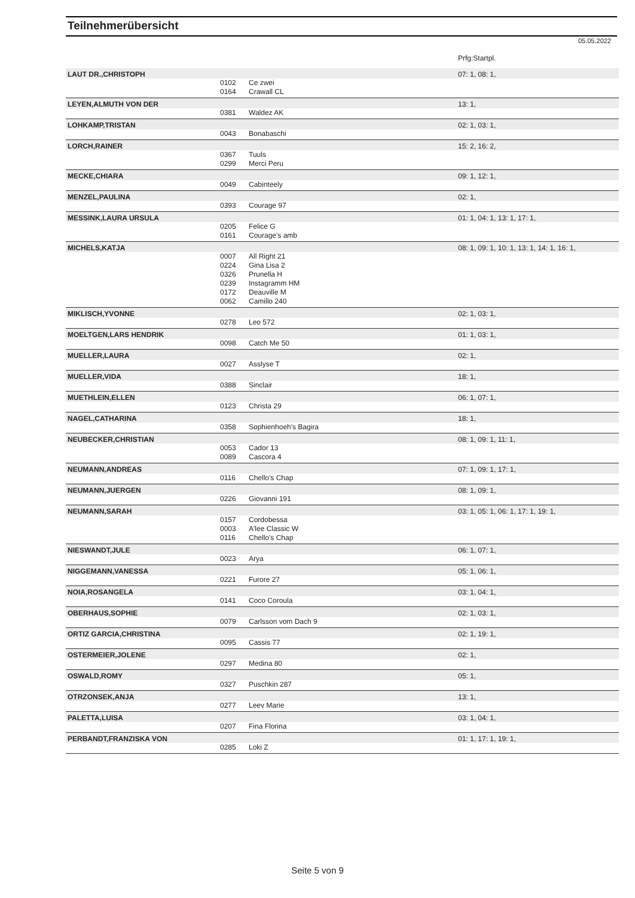Teilnehmerübersicht
05.05.2022
| | | | Prfg:Startpl. |
| LAUT DR.,CHRISTOPH | | | 07: 1, 08: 1, |
| | 0102 | Ce zwei | |
| | 0164 | Crawall CL | |
| LEYEN,ALMUTH VON DER | | | 13: 1, |
| | 0381 | Waldez AK | |
| LOHKAMP,TRISTAN | | | 02: 1, 03: 1, |
| | 0043 | Bonabaschi | |
| LORCH,RAINER | | | 15: 2, 16: 2, |
| | 0367 | Tuuls | |
| | 0299 | Merci Peru | |
| MECKE,CHIARA | | | 09: 1, 12: 1, |
| | 0049 | Cabinteely | |
| MENZEL,PAULINA | | | 02: 1, |
| | 0393 | Courage 97 | |
| MESSINK,LAURA URSULA | | | 01: 1, 04: 1, 13: 1, 17: 1, |
| | 0205 | Felice G | |
| | 0161 | Courage's amb | |
| MICHELS,KATJA | | | 08: 1, 09: 1, 10: 1, 13: 1, 14: 1, 16: 1, |
| | 0007 | All Right 21 | |
| | 0224 | Gina Lisa 2 | |
| | 0326 | Prunella H | |
| | 0239 | Instagramm HM | |
| | 0172 | Deauville M | |
| | 0062 | Camillo 240 | |
| MIKLISCH,YVONNE | | | 02: 1, 03: 1, |
| | 0278 | Leo 572 | |
| MOELTGEN,LARS HENDRIK | | | 01: 1, 03: 1, |
| | 0098 | Catch Me 50 | |
| MUELLER,LAURA | | | 02: 1, |
| | 0027 | Asslyse T | |
| MUELLER,VIDA | | | 18: 1, |
| | 0388 | Sinclair | |
| MUETHLEIN,ELLEN | | | 06: 1, 07: 1, |
| | 0123 | Christa 29 | |
| NAGEL,CATHARINA | | | 18: 1, |
| | 0358 | Sophienhoeh's Bagira | |
| NEUBECKER,CHRISTIAN | | | 08: 1, 09: 1, 11: 1, |
| | 0053 | Cador 13 | |
| | 0089 | Cascora 4 | |
| NEUMANN,ANDREAS | | | 07: 1, 09: 1, 17: 1, |
| | 0116 | Chello's Chap | |
| NEUMANN,JUERGEN | | | 08: 1, 09: 1, |
| | 0226 | Giovanni 191 | |
| NEUMANN,SARAH | | | 03: 1, 05: 1, 06: 1, 17: 1, 19: 1, |
| | 0157 | Cordobessa | |
| | 0003 | A'lee Classic W | |
| | 0116 | Chello's Chap | |
| NIESWANDT,JULE | | | 06: 1, 07: 1, |
| | 0023 | Arya | |
| NIGGEMANN,VANESSA | | | 05: 1, 06: 1, |
| | 0221 | Furore 27 | |
| NOIA,ROSANGELA | | | 03: 1, 04: 1, |
| | 0141 | Coco Coroula | |
| OBERHAUS,SOPHIE | | | 02: 1, 03: 1, |
| | 0079 | Carlsson vom Dach 9 | |
| ORTIZ GARCIA,CHRISTINA | | | 02: 1, 19: 1, |
| | 0095 | Cassis 77 | |
| OSTERMEIER,JOLENE | | | 02: 1, |
| | 0297 | Medina 80 | |
| OSWALD,ROMY | | | 05: 1, |
| | 0327 | Puschkin 287 | |
| OTRZONSEK,ANJA | | | 13: 1, |
| | 0277 | Leev Marie | |
| PALETTA,LUISA | | | 03: 1, 04: 1, |
| | 0207 | Fina Florina | |
| PERBANDT,FRANZISKA VON | | | 01: 1, 17: 1, 19: 1, |
| | 0285 | Loki Z | |
Seite 5 von 9